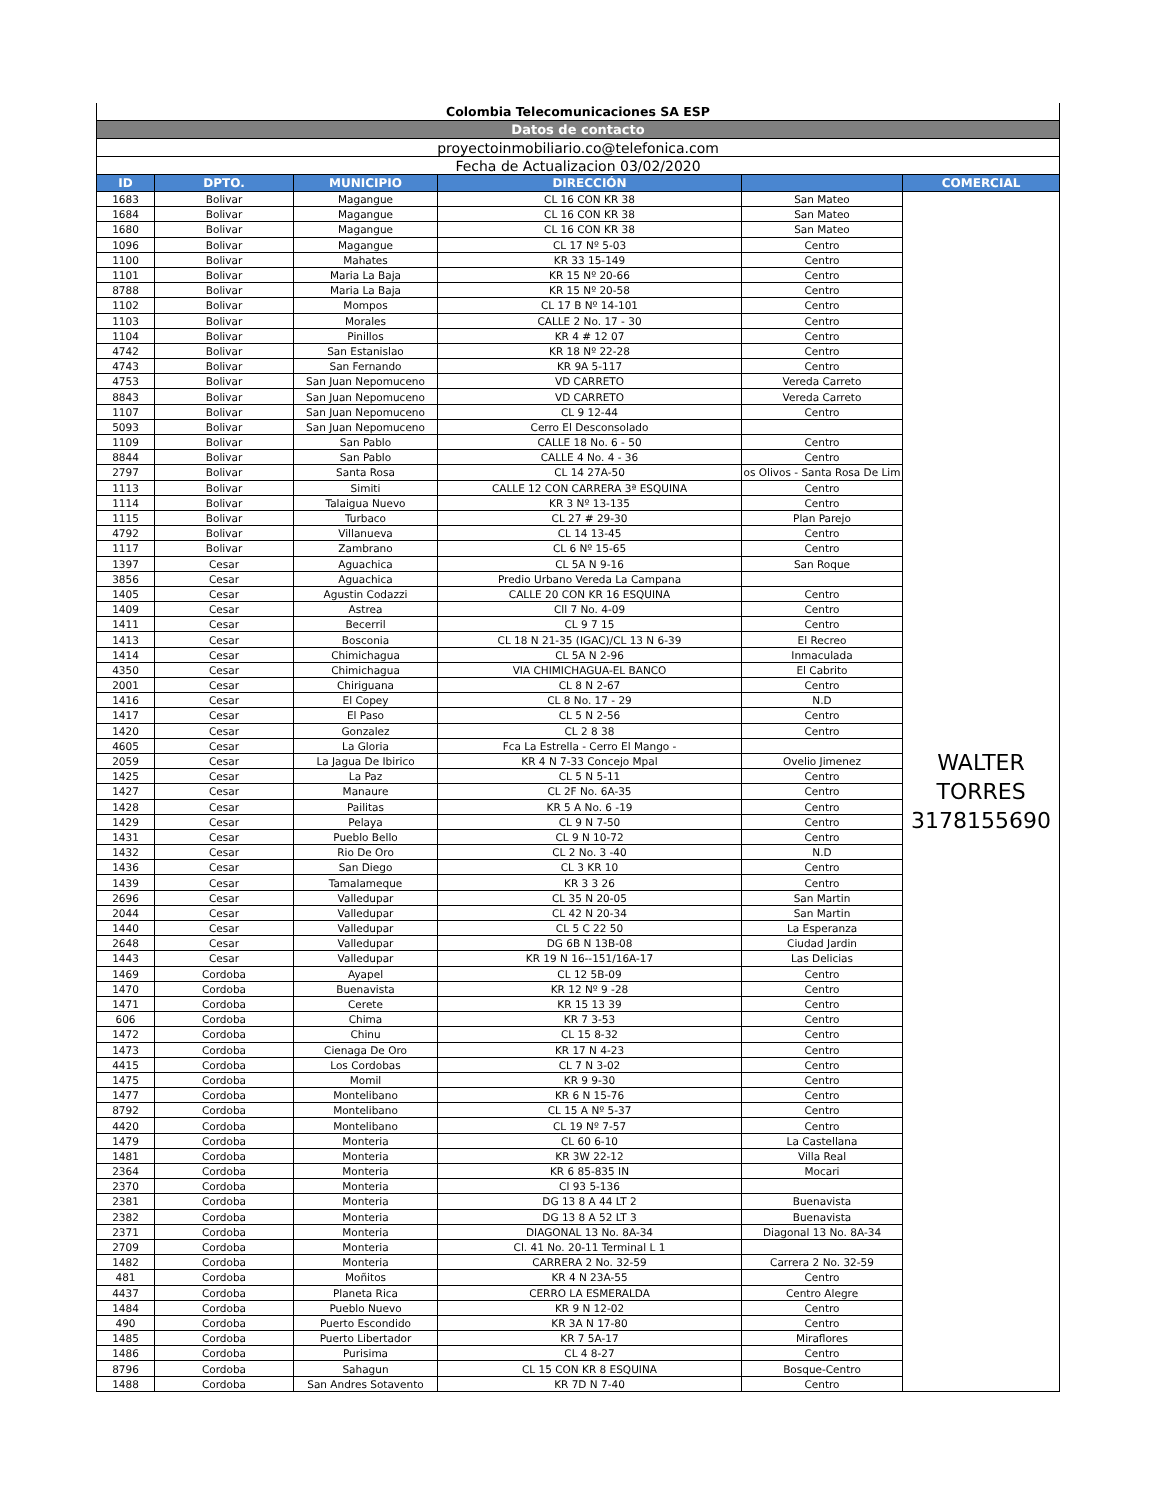| Colombia Telecomunicaciones SA ESP | | | | | |
| Datos de contacto | | | | | |
| proyectoinmobiliario.co@telefonica.com | | | | | |
| Fecha de Actualizacion 03/02/2020 | | | | | |
| ID | DPTO. | MUNICIPIO | DIRECCIÓN | | COMERCIAL |
| 1683 | Bolivar | Magangue | CL 16 CON KR 38 | San Mateo | WALTER TORRES 3178155690 |
| 1684 | Bolivar | Magangue | CL 16 CON KR 38 | San Mateo | |
| 1680 | Bolivar | Magangue | CL 16 CON KR 38 | San Mateo | |
| 1096 | Bolivar | Magangue | CL 17 Nº 5-03 | Centro | |
| 1100 | Bolivar | Mahates | KR 33 15-149 | Centro | |
| 1101 | Bolivar | Maria La Baja | KR 15 Nº 20-66 | Centro | |
| 8788 | Bolivar | Maria La Baja | KR 15 Nº 20-58 | Centro | |
| 1102 | Bolivar | Mompos | CL 17 B Nº 14-101 | Centro | |
| 1103 | Bolivar | Morales | CALLE 2 No. 17 - 30 | Centro | |
| 1104 | Bolivar | Pinillos | KR 4 # 12 07 | Centro | |
| 4742 | Bolivar | San Estanislao | KR 18 Nº 22-28 | Centro | |
| 4743 | Bolivar | San Fernando | KR 9A 5-117 | Centro | |
| 4753 | Bolivar | San Juan Nepomuceno | VD CARRETO | Vereda Carreto | |
| 8843 | Bolivar | San Juan Nepomuceno | VD CARRETO | Vereda Carreto | |
| 1107 | Bolivar | San Juan Nepomuceno | CL 9 12-44 | Centro | |
| 5093 | Bolivar | San Juan Nepomuceno | Cerro El Desconsolado | | |
| 1109 | Bolivar | San Pablo | CALLE 18 No. 6 - 50 | Centro | |
| 8844 | Bolivar | San Pablo | CALLE 4 No. 4 - 36 | Centro | |
| 2797 | Bolivar | Santa Rosa | CL 14 27A-50 | os Olivos - Santa Rosa De Lim | |
| 1113 | Bolivar | Simiti | CALLE 12 CON CARRERA 3ª ESQUINA | Centro | |
| 1114 | Bolivar | Talaigua Nuevo | KR 3 Nº 13-135 | Centro | |
| 1115 | Bolivar | Turbaco | CL 27 # 29-30 | Plan Parejo | |
| 4792 | Bolivar | Villanueva | CL 14 13-45 | Centro | |
| 1117 | Bolivar | Zambrano | CL 6 Nº 15-65 | Centro | |
| 1397 | Cesar | Aguachica | CL 5A N 9-16 | San Roque | |
| 3856 | Cesar | Aguachica | Predio Urbano Vereda La Campana | | |
| 1405 | Cesar | Agustin Codazzi | CALLE 20 CON KR 16 ESQUINA | Centro | |
| 1409 | Cesar | Astrea | Cll 7 No. 4-09 | Centro | |
| 1411 | Cesar | Becerril | CL 9 7 15 | Centro | |
| 1413 | Cesar | Bosconia | CL 18 N 21-35 (IGAC)/CL 13 N 6-39 | El Recreo | |
| 1414 | Cesar | Chimichagua | CL 5A N 2-96 | Inmaculada | |
| 4350 | Cesar | Chimichagua | VIA CHIMICHAGUA-EL BANCO | El Cabrito | |
| 2001 | Cesar | Chiriguana | CL 8 N 2-67 | Centro | |
| 1416 | Cesar | El Copey | CL 8 No. 17 - 29 | N.D | |
| 1417 | Cesar | El Paso | CL 5 N 2-56 | Centro | |
| 1420 | Cesar | Gonzalez | CL 2 8 38 | Centro | |
| 4605 | Cesar | La Gloria | Fca La Estrella - Cerro El Mango - | | |
| 2059 | Cesar | La Jagua De Ibirico | KR 4 N 7-33 Concejo Mpal | Ovelio Jimenez | |
| 1425 | Cesar | La Paz | CL 5 N 5-11 | Centro | |
| 1427 | Cesar | Manaure | CL 2F No. 6A-35 | Centro | |
| 1428 | Cesar | Pailitas | KR 5 A No. 6 -19 | Centro | |
| 1429 | Cesar | Pelaya | CL 9 N 7-50 | Centro | |
| 1431 | Cesar | Pueblo Bello | CL 9 N 10-72 | Centro | |
| 1432 | Cesar | Rio De Oro | CL 2 No. 3 -40 | N.D | |
| 1436 | Cesar | San Diego | CL 3 KR 10 | Centro | |
| 1439 | Cesar | Tamalameque | KR 3 3 26 | Centro | |
| 2696 | Cesar | Valledupar | CL 35 N 20-05 | San Martin | |
| 2044 | Cesar | Valledupar | CL 42 N 20-34 | San Martin | |
| 1440 | Cesar | Valledupar | CL 5 C 22 50 | La Esperanza | |
| 2648 | Cesar | Valledupar | DG 6B N 13B-08 | Ciudad Jardin | |
| 1443 | Cesar | Valledupar | KR 19 N 16--151/16A-17 | Las Delicias | |
| 1469 | Cordoba | Ayapel | CL 12 5B-09 | Centro | |
| 1470 | Cordoba | Buenavista | KR 12 Nº 9 -28 | Centro | |
| 1471 | Cordoba | Cerete | KR 15 13 39 | Centro | |
| 606 | Cordoba | Chima | KR 7 3-53 | Centro | |
| 1472 | Cordoba | Chinu | CL 15 8-32 | Centro | |
| 1473 | Cordoba | Cienaga De Oro | KR 17 N 4-23 | Centro | |
| 4415 | Cordoba | Los Cordobas | CL 7 N 3-02 | Centro | |
| 1475 | Cordoba | Momil | KR 9 9-30 | Centro | |
| 1477 | Cordoba | Montelibano | KR 6 N 15-76 | Centro | |
| 8792 | Cordoba | Montelibano | CL 15 A Nº 5-37 | Centro | |
| 4420 | Cordoba | Montelibano | CL 19 Nº 7-57 | Centro | |
| 1479 | Cordoba | Monteria | CL 60 6-10 | La Castellana | |
| 1481 | Cordoba | Monteria | KR 3W 22-12 | Villa Real | |
| 2364 | Cordoba | Monteria | KR 6 85-835 IN | Mocari | |
| 2370 | Cordoba | Monteria | Cl 93 5-136 | | |
| 2381 | Cordoba | Monteria | DG 13 8 A 44 LT 2 | Buenavista | |
| 2382 | Cordoba | Monteria | DG 13 8 A 52 LT 3 | Buenavista | |
| 2371 | Cordoba | Monteria | DIAGONAL 13 No. 8A-34 | Diagonal 13 No. 8A-34 | |
| 2709 | Cordoba | Monteria | Cl. 41 No. 20-11 Terminal L 1 | | |
| 1482 | Cordoba | Monteria | CARRERA 2 No. 32-59 | Carrera 2 No. 32-59 | |
| 481 | Cordoba | Moñitos | KR 4 N 23A-55 | Centro | |
| 4437 | Cordoba | Planeta Rica | CERRO LA ESMERALDA | Centro Alegre | |
| 1484 | Cordoba | Pueblo Nuevo | KR 9 N 12-02 | Centro | |
| 490 | Cordoba | Puerto Escondido | KR 3A N 17-80 | Centro | |
| 1485 | Cordoba | Puerto Libertador | KR 7 5A-17 | Miraflores | |
| 1486 | Cordoba | Purisima | CL 4 8-27 | Centro | |
| 8796 | Cordoba | Sahagun | CL 15 CON KR 8 ESQUINA | Bosque-Centro | |
| 1488 | Cordoba | San Andres Sotavento | KR 7D N 7-40 | Centro | |